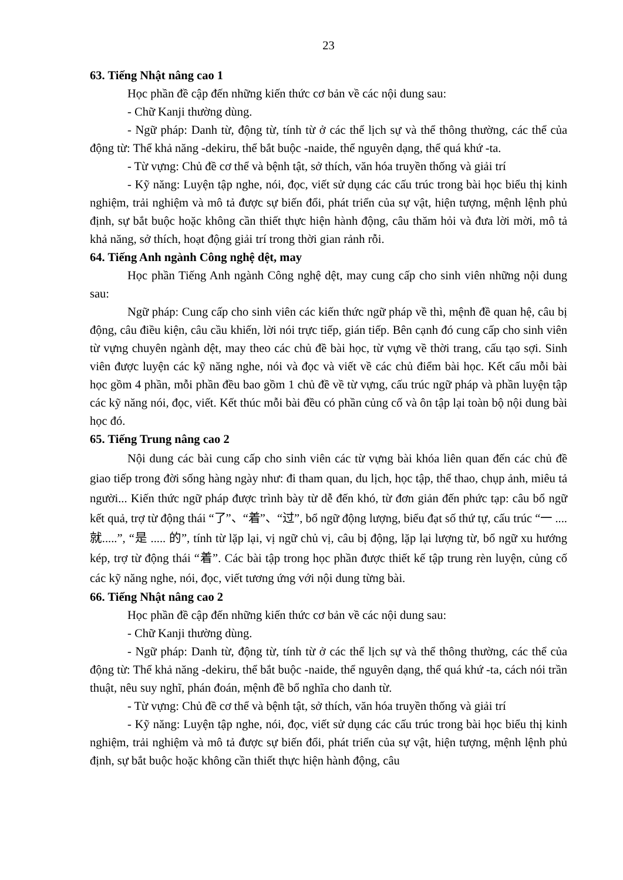23
63. Tiếng Nhật nâng cao 1
Học phần đề cập đến những kiến thức cơ bản về các nội dung sau:
- Chữ Kanji thường dùng.
- Ngữ pháp: Danh từ, động từ, tính từ ở các thể lịch sự và thể thông thường, các thể của động từ: Thể khả năng -dekiru, thể bắt buộc -naide, thể nguyên dạng, thể quá khứ -ta.
- Từ vựng: Chủ đề cơ thể và bệnh tật, sở thích, văn hóa truyền thống và giải trí
- Kỹ năng: Luyện tập nghe, nói, đọc, viết sử dụng các cấu trúc trong bài học biểu thị kinh nghiệm, trải nghiệm và mô tả được sự biến đổi, phát triển của sự vật, hiện tượng, mệnh lệnh phủ định, sự bắt buộc hoặc không cần thiết thực hiện hành động, câu thăm hỏi và đưa lời mời, mô tả khả năng, sở thích, hoạt động giải trí trong thời gian rảnh rỗi.
64. Tiếng Anh ngành Công nghệ dệt, may
Học phần Tiếng Anh ngành Công nghệ dệt, may cung cấp cho sinh viên những nội dung sau:
Ngữ pháp: Cung cấp cho sinh viên các kiến thức ngữ pháp về thì, mệnh đề quan hệ, câu bị động, câu điều kiện, câu cầu khiến, lời nói trực tiếp, gián tiếp. Bên cạnh đó cung cấp cho sinh viên từ vựng chuyên ngành dệt, may theo các chủ đề bài học, từ vựng về thời trang, cấu tạo sợi. Sinh viên được luyện các kỹ năng nghe, nói và đọc và viết về các chủ điểm bài học. Kết cấu mỗi bài học gồm 4 phần, mỗi phần đều bao gồm 1 chủ đề về từ vựng, cấu trúc ngữ pháp và phần luyện tập các kỹ năng nói, đọc, viết. Kết thúc mỗi bài đều có phần củng cố và ôn tập lại toàn bộ nội dung bài học đó.
65. Tiếng Trung nâng cao 2
Nội dung các bài cung cấp cho sinh viên các từ vựng bài khóa liên quan đến các chủ đề giao tiếp trong đời sống hàng ngày như: đi tham quan, du lịch, học tập, thể thao, chụp ảnh, miêu tả người... Kiến thức ngữ pháp được trình bày từ dễ đến khó, từ đơn giản đến phức tạp: câu bổ ngữ kết quả, trợ từ động thái “了”、“着”、“过”, bổ ngữ động lượng, biểu đạt số thứ tự, cấu trúc “一 .... 就.....”, “是 ..... 的”, tính từ lặp lại, vị ngữ chủ vị, câu bị động, lặp lại lượng từ, bổ ngữ xu hướng kép, trợ từ động thái “着”. Các bài tập trong học phần được thiết kế tập trung rèn luyện, củng cố các kỹ năng nghe, nói, đọc, viết tương ứng với nội dung từng bài.
66. Tiếng Nhật nâng cao 2
Học phần đề cập đến những kiến thức cơ bản về các nội dung sau:
- Chữ Kanji thường dùng.
- Ngữ pháp: Danh từ, động từ, tính từ ở các thể lịch sự và thể thông thường, các thể của động từ: Thể khả năng -dekiru, thể bắt buộc -naide, thể nguyên dạng, thể quá khứ -ta, cách nói trần thuật, nêu suy nghĩ, phán đoán, mệnh đề bổ nghĩa cho danh từ.
- Từ vựng: Chủ đề cơ thể và bệnh tật, sở thích, văn hóa truyền thống và giải trí
- Kỹ năng: Luyện tập nghe, nói, đọc, viết sử dụng các cấu trúc trong bài học biểu thị kinh nghiệm, trải nghiệm và mô tả được sự biến đổi, phát triển của sự vật, hiện tượng, mệnh lệnh phủ định, sự bắt buộc hoặc không cần thiết thực hiện hành động, câu